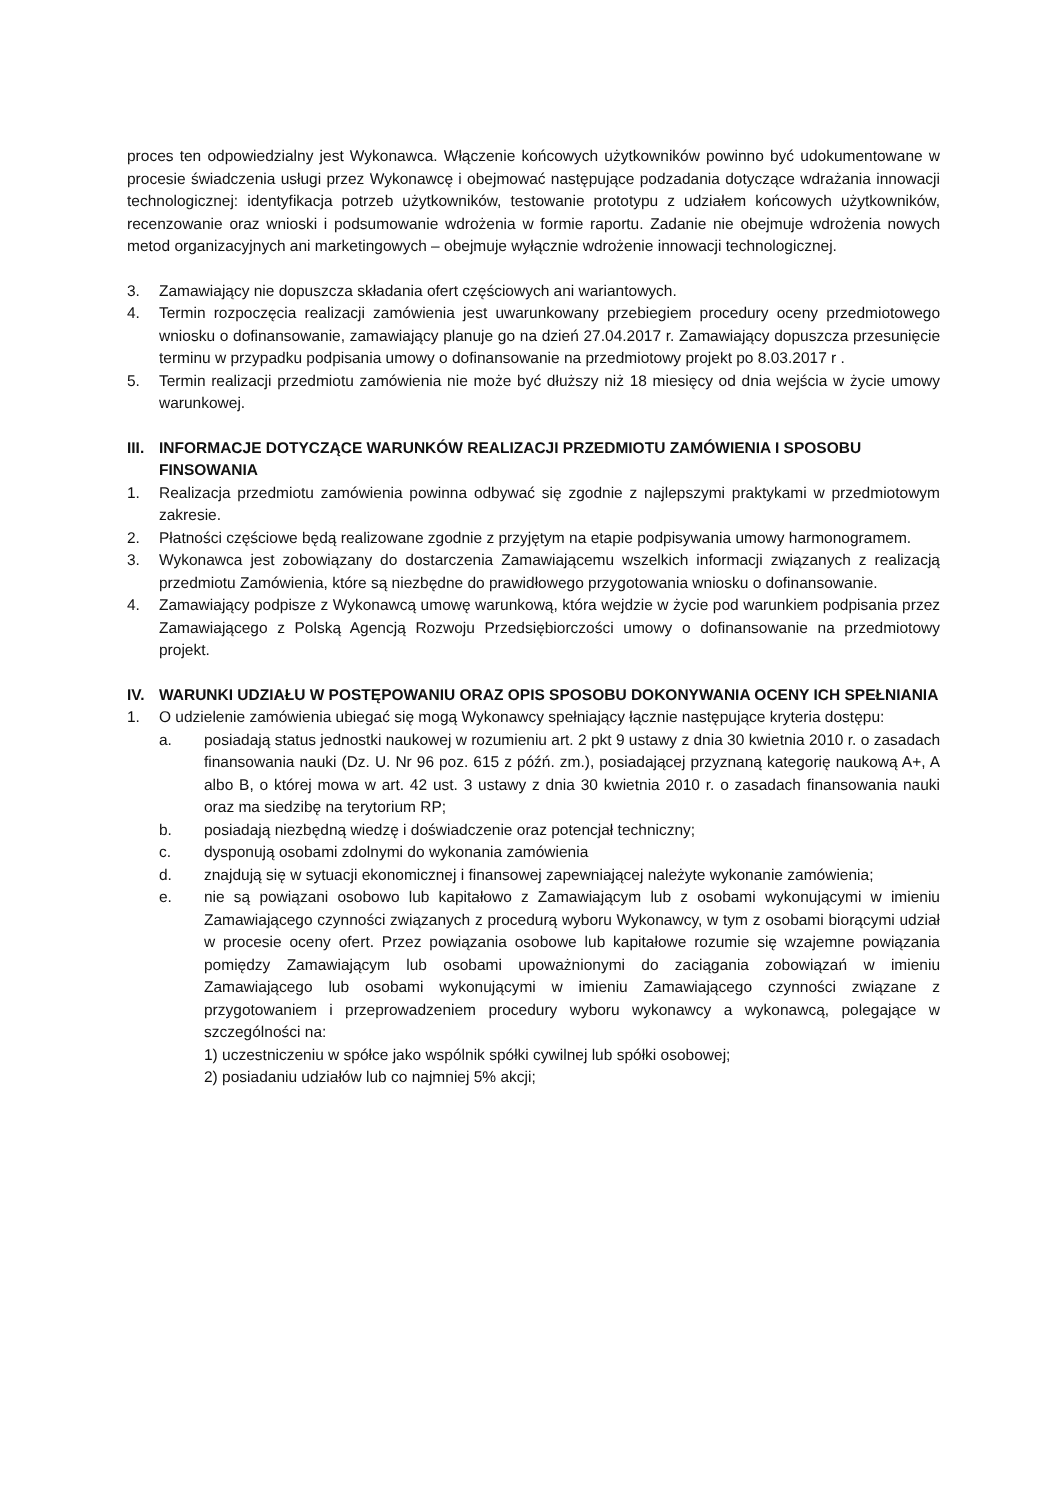proces ten odpowiedzialny jest Wykonawca. Włączenie końcowych użytkowników powinno być udokumentowane w procesie świadczenia usługi przez Wykonawcę i obejmować następujące podzadania dotyczące wdrażania innowacji technologicznej: identyfikacja potrzeb użytkowników, testowanie prototypu z udziałem końcowych użytkowników, recenzowanie oraz wnioski i podsumowanie wdrożenia w formie raportu. Zadanie nie obejmuje wdrożenia nowych metod organizacyjnych ani marketingowych – obejmuje wyłącznie wdrożenie innowacji technologicznej.
3. Zamawiający nie dopuszcza składania ofert częściowych ani wariantowych.
4. Termin rozpoczęcia realizacji zamówienia jest uwarunkowany przebiegiem procedury oceny przedmiotowego wniosku o dofinansowanie, zamawiający planuje go na dzień 27.04.2017 r. Zamawiający dopuszcza przesunięcie terminu w przypadku podpisania umowy o dofinansowanie na przedmiotowy projekt po 8.03.2017 r .
5. Termin realizacji przedmiotu zamówienia nie może być dłuższy niż 18 miesięcy od dnia wejścia w życie umowy warunkowej.
III. INFORMACJE DOTYCZĄCE WARUNKÓW REALIZACJI PRZEDMIOTU ZAMÓWIENIA I SPOSOBU FINSOWANIA
1. Realizacja przedmiotu zamówienia powinna odbywać się zgodnie z najlepszymi praktykami w przedmiotowym zakresie.
2. Płatności częściowe będą realizowane zgodnie z przyjętym na etapie podpisywania umowy harmonogramem.
3. Wykonawca jest zobowiązany do dostarczenia Zamawiającemu wszelkich informacji związanych z realizacją przedmiotu Zamówienia, które są niezbędne do prawidłowego przygotowania wniosku o dofinansowanie.
4. Zamawiający podpisze z Wykonawcą umowę warunkową, która wejdzie w życie pod warunkiem podpisania przez Zamawiającego z Polską Agencją Rozwoju Przedsiębiorczości umowy o dofinansowanie na przedmiotowy projekt.
IV. WARUNKI UDZIAŁU W POSTĘPOWANIU ORAZ OPIS SPOSOBU DOKONYWANIA OCENY ICH SPEŁNIANIA
1. O udzielenie zamówienia ubiegać się mogą Wykonawcy spełniający łącznie następujące kryteria dostępu:
a. posiadają status jednostki naukowej w rozumieniu art. 2 pkt 9 ustawy z dnia 30 kwietnia 2010 r. o zasadach finansowania nauki (Dz. U. Nr 96 poz. 615 z późń. zm.), posiadającej przyznaną kategorię naukową A+, A albo B, o której mowa w art. 42 ust. 3 ustawy z dnia 30 kwietnia 2010 r. o zasadach finansowania nauki oraz ma siedzibę na terytorium RP;
b. posiadają niezbędną wiedzę i doświadczenie oraz potencjał techniczny;
c. dysponują osobami zdolnymi do wykonania zamówienia
d. znajdują się w sytuacji ekonomicznej i finansowej zapewniającej należyte wykonanie zamówienia;
e. nie są powiązani osobowo lub kapitałowo z Zamawiającym lub z osobami wykonującymi w imieniu Zamawiającego czynności związanych z procedurą wyboru Wykonawcy, w tym z osobami biorącymi udział w procesie oceny ofert. Przez powiązania osobowe lub kapitałowe rozumie się wzajemne powiązania pomiędzy Zamawiającym lub osobami upoważnionymi do zaciągania zobowiązań w imieniu Zamawiającego lub osobami wykonującymi w imieniu Zamawiającego czynności związane z przygotowaniem i przeprowadzeniem procedury wyboru wykonawcy a wykonawcą, polegające w szczególności na:
1) uczestniczeniu w spółce jako wspólnik spółki cywilnej lub spółki osobowej;
2) posiadaniu udziałów lub co najmniej 5% akcji;